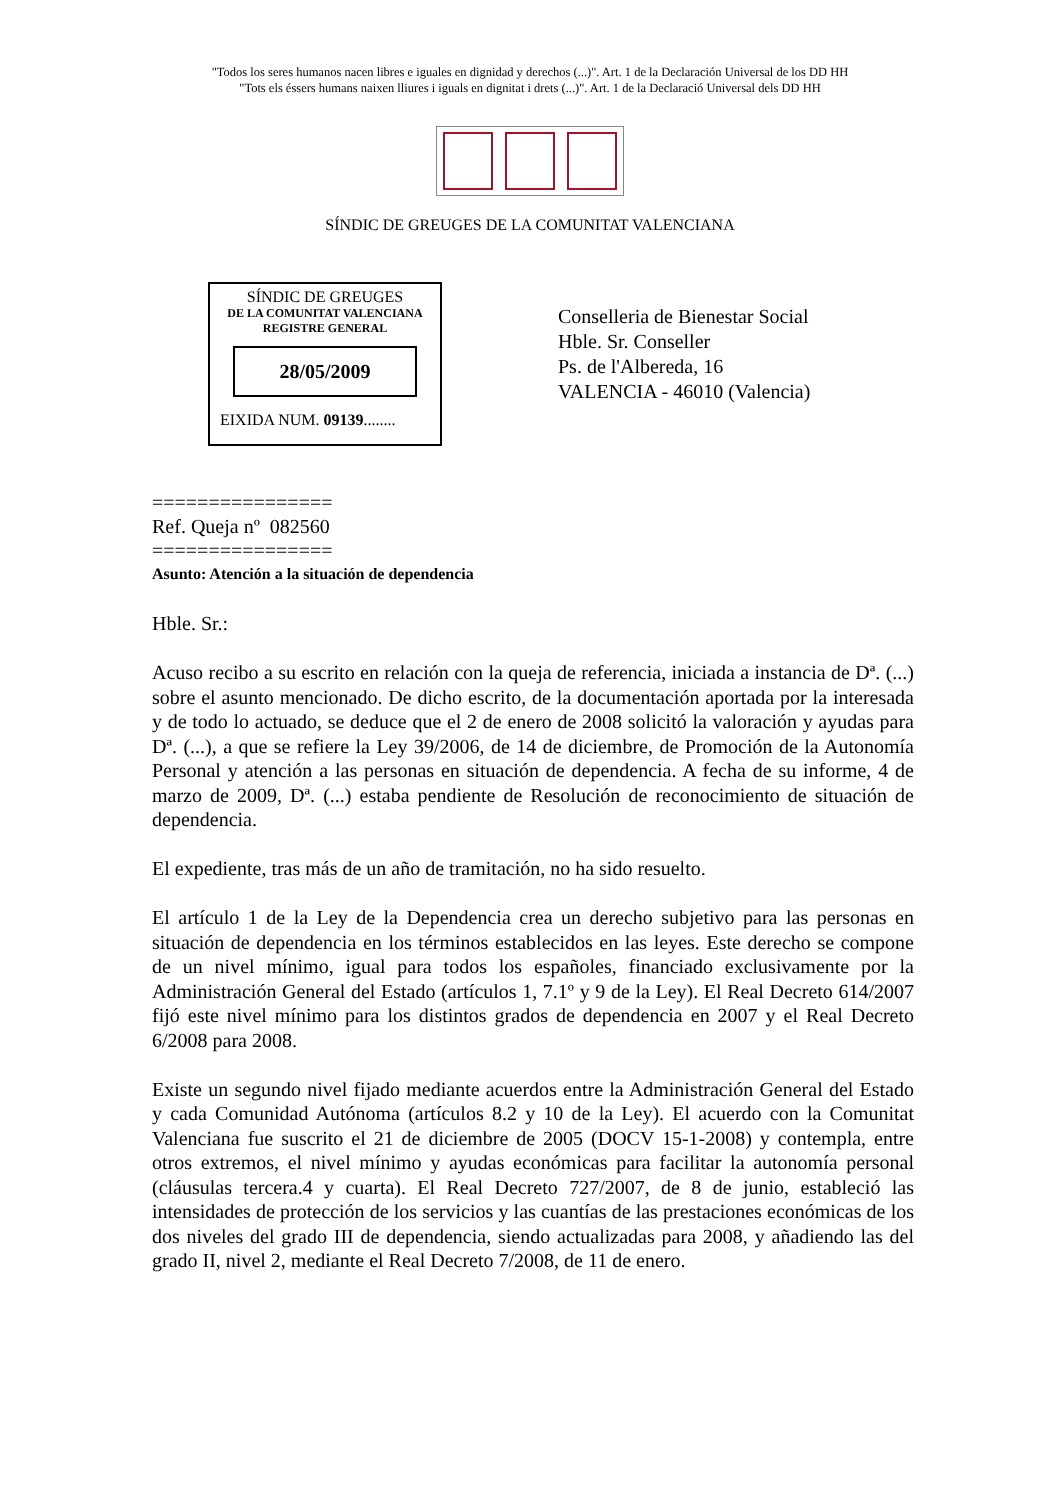"Todos los seres humanos nacen libres e iguales en dignidad y derechos (...)". Art. 1 de la Declaración Universal de los DD HH
"Tots els éssers humans naixen lliures i iguals en dignitat i drets (...)". Art. 1 de la Declaració Universal dels DD HH
SÍNDIC DE GREUGES DE LA COMUNITAT VALENCIANA
SÍNDIC DE GREUGES
DE LA COMUNITAT VALENCIANA
REGISTRE GENERAL
28/05/2009
EIXIDA NUM. 09139........
Conselleria de Bienestar Social
Hble. Sr. Conseller
Ps. de l'Albereda, 16
VALENCIA - 46010 (Valencia)
================
Ref. Queja nº 082560
================
Asunto: Atención a la situación de dependencia
Hble. Sr.:
Acuso recibo a su escrito en relación con la queja de referencia, iniciada a instancia de Dª. (...) sobre el asunto mencionado. De dicho escrito, de la documentación aportada por la interesada y de todo lo actuado, se deduce que el 2 de enero de 2008 solicitó la valoración y ayudas para Dª. (...), a que se refiere la Ley 39/2006, de 14 de diciembre, de Promoción de la Autonomía Personal y atención a las personas en situación de dependencia. A fecha de su informe, 4 de marzo de 2009, Dª. (...) estaba pendiente de Resolución de reconocimiento de situación de dependencia.
El expediente, tras más de un año de tramitación, no ha sido resuelto.
El artículo 1 de la Ley de la Dependencia crea un derecho subjetivo para las personas en situación de dependencia en los términos establecidos en las leyes. Este derecho se compone de un nivel mínimo, igual para todos los españoles, financiado exclusivamente por la Administración General del Estado (artículos 1, 7.1º y 9 de la Ley). El Real Decreto 614/2007 fijó este nivel mínimo para los distintos grados de dependencia en 2007 y el Real Decreto 6/2008 para 2008.
Existe un segundo nivel fijado mediante acuerdos entre la Administración General del Estado y cada Comunidad Autónoma (artículos 8.2 y 10 de la Ley). El acuerdo con la Comunitat Valenciana fue suscrito el 21 de diciembre de 2005 (DOCV 15-1-2008) y contempla, entre otros extremos, el nivel mínimo y ayudas económicas para facilitar la autonomía personal (cláusulas tercera.4 y cuarta). El Real Decreto 727/2007, de 8 de junio, estableció las intensidades de protección de los servicios y las cuantías de las prestaciones económicas de los dos niveles del grado III de dependencia, siendo actualizadas para 2008, y añadiendo las del grado II, nivel 2, mediante el Real Decreto 7/2008, de 11 de enero.